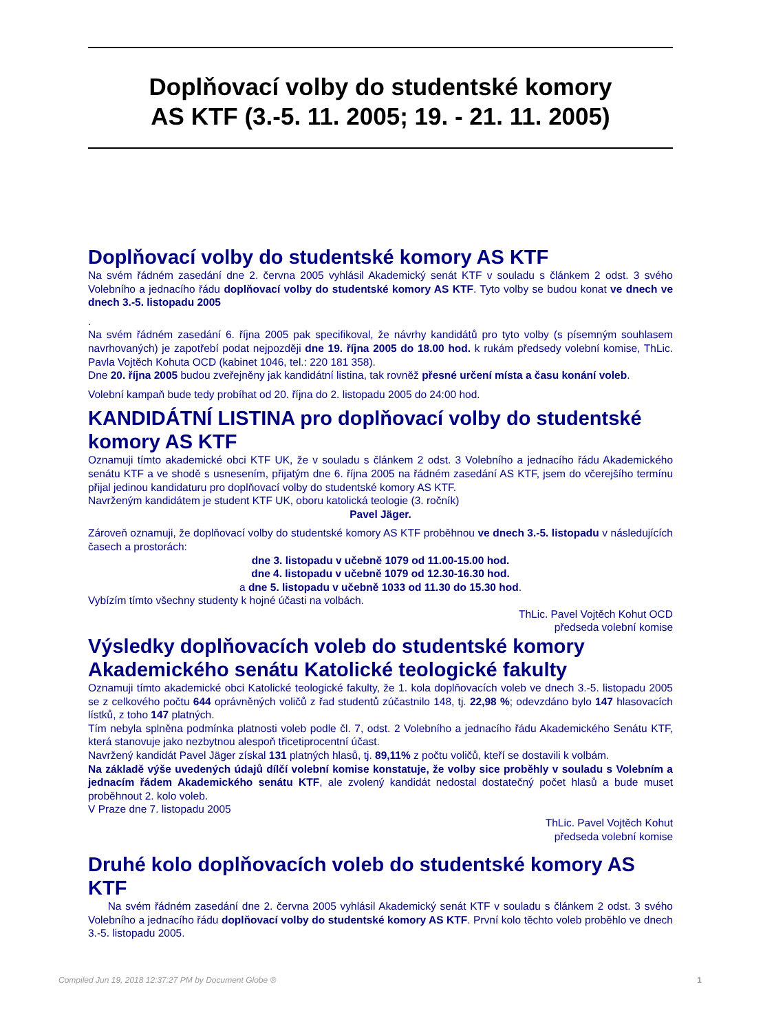Doplňovací volby do studentské komory
AS KTF (3.-5. 11. 2005; 19. - 21. 11. 2005)
Doplňovací volby do studentské komory AS KTF
Na svém řádném zasedání dne 2. června 2005 vyhlásil Akademický senát KTF v souladu s článkem 2 odst. 3 svého Volebního a jednacího řádu doplňovací volby do studentské komory AS KTF. Tyto volby se budou konat ve dnech ve dnech 3.-5. listopadu 2005
.
Na svém řádném zasedání 6. října 2005 pak specifikoval, že návrhy kandidátů pro tyto volby (s písemným souhlasem navrhovaných) je zapotřebí podat nejpozději dne 19. října 2005 do 18.00 hod. k rukám předsedy volební komise, ThLic. Pavla Vojtěch Kohuta OCD (kabinet 1046, tel.: 220 181 358).
Dne 20. října 2005 budou zveřejněny jak kandidátní listina, tak rovněž přesné určení místa a času konání voleb.
Volební kampaň bude tedy probíhat od 20. října do 2. listopadu 2005 do 24:00 hod.
KANDIDÁTNÍ LISTINA pro doplňovací volby do studentské komory AS KTF
Oznamuji tímto akademické obci KTF UK, že v souladu s článkem 2 odst. 3 Volebního a jednacího řádu Akademického senátu KTF a ve shodě s usnesením, přijatým dne 6. října 2005 na řádném zasedání AS KTF, jsem do včerejšího termínu přijal jedinou kandidaturu pro doplňovací volby do studentské komory AS KTF.
Navrženým kandidátem je student KTF UK, oboru katolická teologie (3. ročník)
Pavel Jäger.
Zároveň oznamuji, že doplňovací volby do studentské komory AS KTF proběhnou ve dnech 3.-5. listopadu v následujících časech a prostorách:
dne 3. listopadu v učebně 1079 od 11.00-15.00 hod.
dne 4. listopadu v učebně 1079 od 12.30-16.30 hod.
a dne 5. listopadu v učebně 1033 od 11.30 do 15.30 hod.
Vybízím tímto všechny studenty k hojné účasti na volbách.
ThLic. Pavel Vojtěch Kohut OCD
předseda volební komise
Výsledky doplňovacích voleb do studentské komory Akademického senátu Katolické teologické fakulty
Oznamuji tímto akademické obci Katolické teologické fakulty, že 1. kola doplňovacích voleb ve dnech 3.-5. listopadu 2005 se z celkového počtu 644 oprávněných voličů z řad studentů zúčastnilo 148, tj. 22,98 %; odevzdáno bylo 147 hlasovacích lístků, z toho 147 platných.
Tím nebyla splněna podmínka platnosti voleb podle čl. 7, odst. 2 Volebního a jednacího řádu Akademického Senátu KTF, která stanovuje jako nezbytnou alespoň třicetiprocentní účast.
Navržený kandidát Pavel Jäger získal 131 platných hlasů, tj. 89,11% z počtu voličů, kteří se dostavili k volbám.
Na základě výše uvedených údajů dílčí volební komise konstatuje, že volby sice proběhly v souladu s Volebním a jednacím řádem Akademického senátu KTF, ale zvolený kandidát nedostal dostatečný počet hlasů a bude muset proběhnout 2. kolo voleb.
V Praze dne 7. listopadu 2005
ThLic. Pavel Vojtěch Kohut
předseda volební komise
Druhé kolo doplňovacích voleb do studentské komory AS KTF
Na svém řádném zasedání dne 2. června 2005 vyhlásil Akademický senát KTF v souladu s článkem 2 odst. 3 svého Volebního a jednacího řádu doplňovací volby do studentské komory AS KTF. První kolo těchto voleb proběhlo ve dnech 3.-5. listopadu 2005.
Compiled Jun 19, 2018 12:37:27 PM by Document Globe ® 1